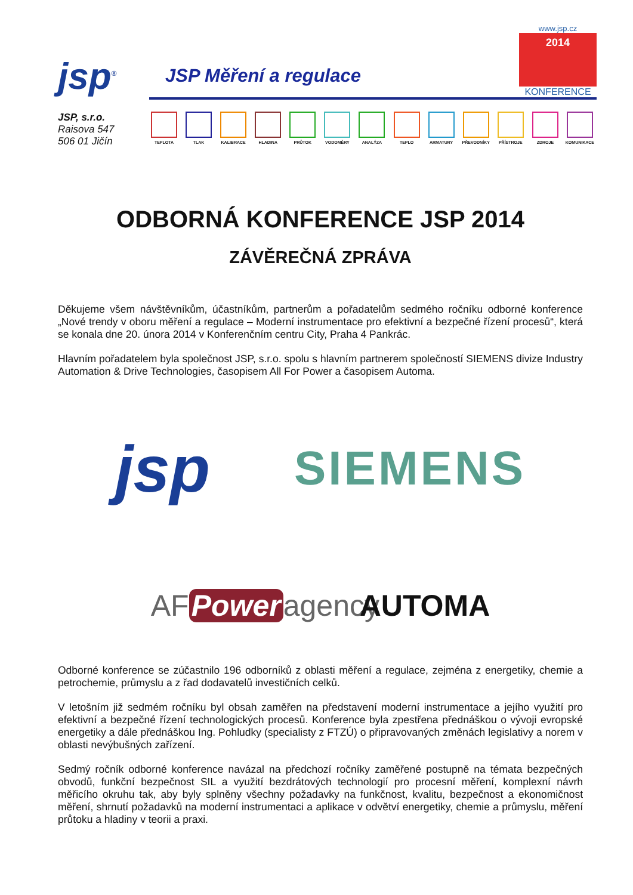jsp<sup>®</sup>
JSP Měření a regulace
www.jsp.cz
2014
KONFERENCE
JSP, s.r.o.
Raisova 547
506 01 Jičín
TEPLOTA TLAK KALIBRACE HLADINA PRŮTOK VODOMĚRY ANALÝZA TEPLO ARMATURY PŘEVODNÍKY PŘÍSTROJE ZDROJE KOMUNIKACE
ODBORNÁ KONFERENCE JSP 2014
ZÁVĚREČNÁ ZPRÁVA
Děkujeme všem návštěvníkům, účastníkům, partnerům a pořadatelům sedmého ročníku odborné konference „Nové trendy v oboru měření a regulace – Moderní instrumentace pro efektivní a bezpečné řízení procesů“, která se konala dne 20. února 2014 v Konferenčním centru City, Praha 4 Pankrác.
Hlavním pořadatelem byla společnost JSP, s.r.o. spolu s hlavním partnerem společností SIEMENS divize Industry Automation & Drive Technologies, časopisem All For Power a časopisem Automa.
jsp
SIEMENS
AF Power agency
AUTOMA
Odborné konference se zúčastnilo 196 odborníků z oblasti měření a regulace, zejména z energetiky, chemie a petrochemie, průmyslu a z řad dodavatelů investičních celků.
V letošním již sedmém ročníku byl obsah zaměřen na představení moderní instrumentace a jejího využití pro efektivní a bezpečné řízení technologických procesů. Konference byla zpestřena přednáškou o vývoji evropské energetiky a dále přednáškou Ing. Pohludky (specialisty z FTZÚ) o připravovaných změnách legislativy a norem v oblasti nevýbušných zařízení.
Sedmý ročník odborné konference navázal na předchozí ročníky zaměřené postupně na témata bezpečných obvodů, funkční bezpečnost SIL a využití bezdrátových technologií pro procesní měření, komplexní návrh měřicího okruhu tak, aby byly splněny všechny požadavky na funkčnost, kvalitu, bezpečnost a ekonomičnost měření, shrnutí požadavků na moderní instrumentaci a aplikace v odvětví energetiky, chemie a průmyslu, měření průtoku a hladiny v teorii a praxi.